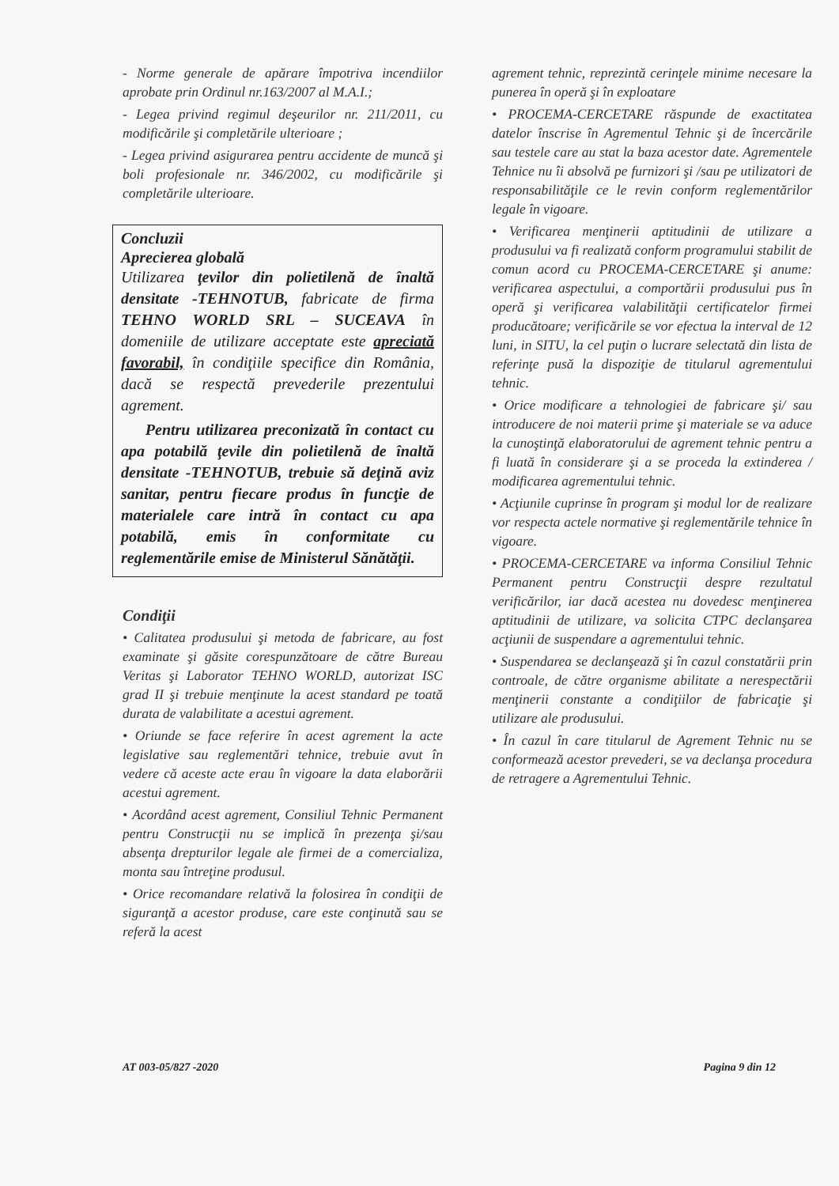- Norme generale de apărare împotriva incendiilor aprobate prin Ordinul nr.163/2007 al M.A.I.;
- Legea privind regimul deşeurilor nr. 211/2011, cu modificările şi completările ulterioare ;
- Legea privind asigurarea pentru accidente de muncă şi boli profesionale nr. 346/2002, cu modificările şi completările ulterioare.
Concluzii
Aprecierea globală
Utilizarea ţevilor din polietilenă de înaltă densitate -TEHNOTUB, fabricate de firma TEHNO WORLD SRL – SUCEAVA în domeniile de utilizare acceptate este apreciată favorabil, în condiţiile specifice din România, dacă se respectă prevederile prezentului agrement.
Pentru utilizarea preconizată în contact cu apa potabilă ţevile din polietilenă de înaltă densitate -TEHNOTUB, trebuie să deţină aviz sanitar, pentru fiecare produs în funcţie de materialele care intră în contact cu apa potabilă, emis în conformitate cu reglementările emise de Ministerul Sănătăţii.
Condiţii
• Calitatea produsului şi metoda de fabricare, au fost examinate şi găsite corespunzătoare de către Bureau Veritas şi Laborator TEHNO WORLD, autorizat ISC grad II şi trebuie menţinute la acest standard pe toată durata de valabilitate a acestui agrement.
• Oriunde se face referire în acest agrement la acte legislative sau reglementări tehnice, trebuie avut în vedere că aceste acte erau în vigoare la data elaborării acestui agrement.
• Acordând acest agrement, Consiliul Tehnic Permanent pentru Construcţii nu se implică în prezenţa şi/sau absenţa drepturilor legale ale firmei de a comercializa, monta sau întreţine produsul.
• Orice recomandare relativă la folosirea în condiţii de siguranţă a acestor produse, care este conţinută sau se referă la acest
agrement tehnic, reprezintă cerinţele minime necesare la punerea în operă şi în exploatare
• PROCEMA-CERCETARE răspunde de exactitatea datelor înscrise în Agrementul Tehnic şi de încercările sau testele care au stat la baza acestor date. Agrementele Tehnice nu îi absolvă pe furnizori şi /sau pe utilizatori de responsabilităţile ce le revin conform reglementărilor legale în vigoare.
• Verificarea menţinerii aptitudinii de utilizare a produsului va fi realizată conform programului stabilit de comun acord cu PROCEMA-CERCETARE şi anume: verificarea aspectului, a comportării produsului pus în operă şi verificarea valabilităţii certificatelor firmei producătoare; verificările se vor efectua la interval de 12 luni, in SITU, la cel puţin o lucrare selectată din lista de referinţe pusă la dispoziţie de titularul agrementului tehnic.
• Orice modificare a tehnologiei de fabricare şi/ sau introducere de noi materii prime şi materiale se va aduce la cunoştinţă elaboratorului de agrement tehnic pentru a fi luată în considerare şi a se proceda la extinderea / modificarea agrementului tehnic.
• Acţiunile cuprinse în program şi modul lor de realizare vor respecta actele normative şi reglementările tehnice în vigoare.
• PROCEMA-CERCETARE va informa Consiliul Tehnic Permanent pentru Construcţii despre rezultatul verificărilor, iar dacă acestea nu dovedesc menţinerea aptitudinii de utilizare, va solicita CTPC declanşarea acţiunii de suspendare a agrementului tehnic.
• Suspendarea se declanşează şi în cazul constatării prin controale, de către organisme abilitate a nerespectării menţinerii constante a condiţiilor de fabricaţie şi utilizare ale produsului.
• În cazul în care titularul de Agrement Tehnic nu se conformează acestor prevederi, se va declanşa procedura de retragere a Agrementului Tehnic.
AT 003-05/827 -2020 Pagina 9 din 12